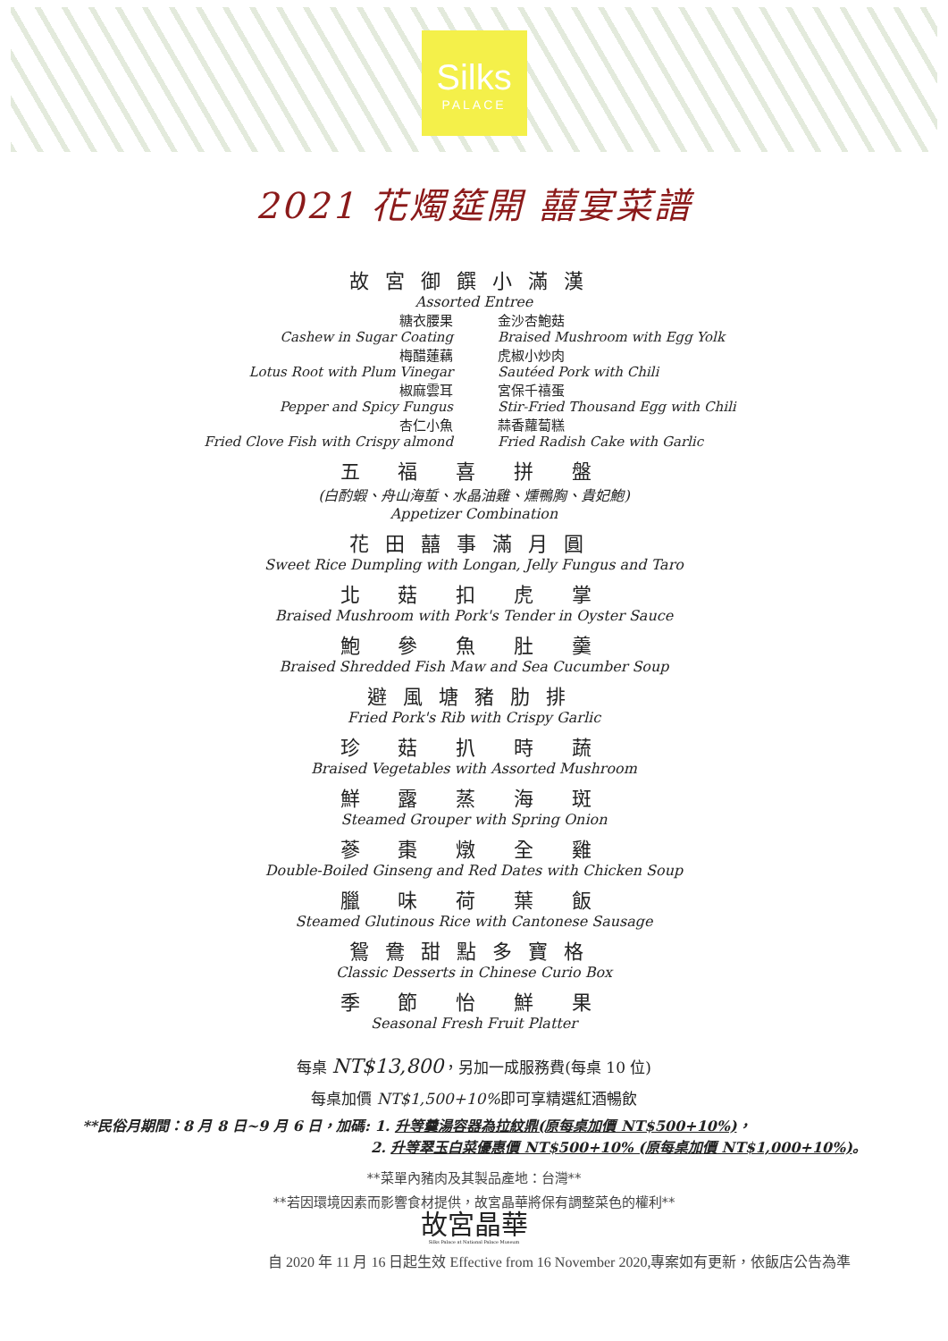Silks
PALACE
2021 花燭筵開 囍宴菜譜
故宮御饌小滿漢
Assorted Entree
糖衣腰果
Cashew in Sugar Coating
梅醋蓮藕
Lotus Root with Plum Vinegar
椒麻雲耳
Pepper and Spicy Fungus
杏仁小魚
Fried Clove Fish with Crispy almond
金沙杏鮑菇
Braised Mushroom with Egg Yolk
虎椒小炒肉
Sautéed Pork with Chili
宮保千禧蛋
Stir-Fried Thousand Egg with Chili
蒜香蘿蔔糕
Fried Radish Cake with Garlic
五 福 喜 拼 盤
(白酌蝦、舟山海蜇、水晶油雞、燻鴨胸、貴妃鮑)
Appetizer Combination
花田囍事滿月圓
Sweet Rice Dumpling with Longan, Jelly Fungus and Taro
北 菇 扣 虎 掌
Braised Mushroom with Pork's Tender in Oyster Sauce
鮑 參 魚 肚 羹
Braised Shredded Fish Maw and Sea Cucumber Soup
避風塘豬肋排
Fried Pork's Rib with Crispy Garlic
珍 菇 扒 時 蔬
Braised Vegetables with Assorted Mushroom
鮮 露 蒸 海 斑
Steamed Grouper with Spring Onion
蔘 棗 燉 全 雞
Double-Boiled Ginseng and Red Dates with Chicken Soup
臘 味 荷 葉 飯
Steamed Glutinous Rice with Cantonese Sausage
鴛鴦甜點多寶格
Classic Desserts in Chinese Curio Box
季 節 怡 鮮 果
Seasonal Fresh Fruit Platter
每桌 NT$13,800，另加一成服務費(每桌 10 位)
每桌加價 NT$1,500+10% 即可享精選紅酒暢飲
**民俗月期間：8 月 8 日~9 月 6 日，加碼: 1. 升等羹湯容器為拉紋鼎(原每桌加價 NT$500+10%)，
2. 升等翠玉白菜優惠價 NT$500+10% (原每桌加價 NT$1,000+10%)。
**菜單內豬肉及其製品產地：台灣**
**若因環境因素而影響食材提供，故宮晶華將保有調整菜色的權利**
故宮晶華
Silks Palace at National Palace Museum
自 2020 年 11 月 16 日起生效 Effective from 16 November 2020,專案如有更新，依飯店公告為準